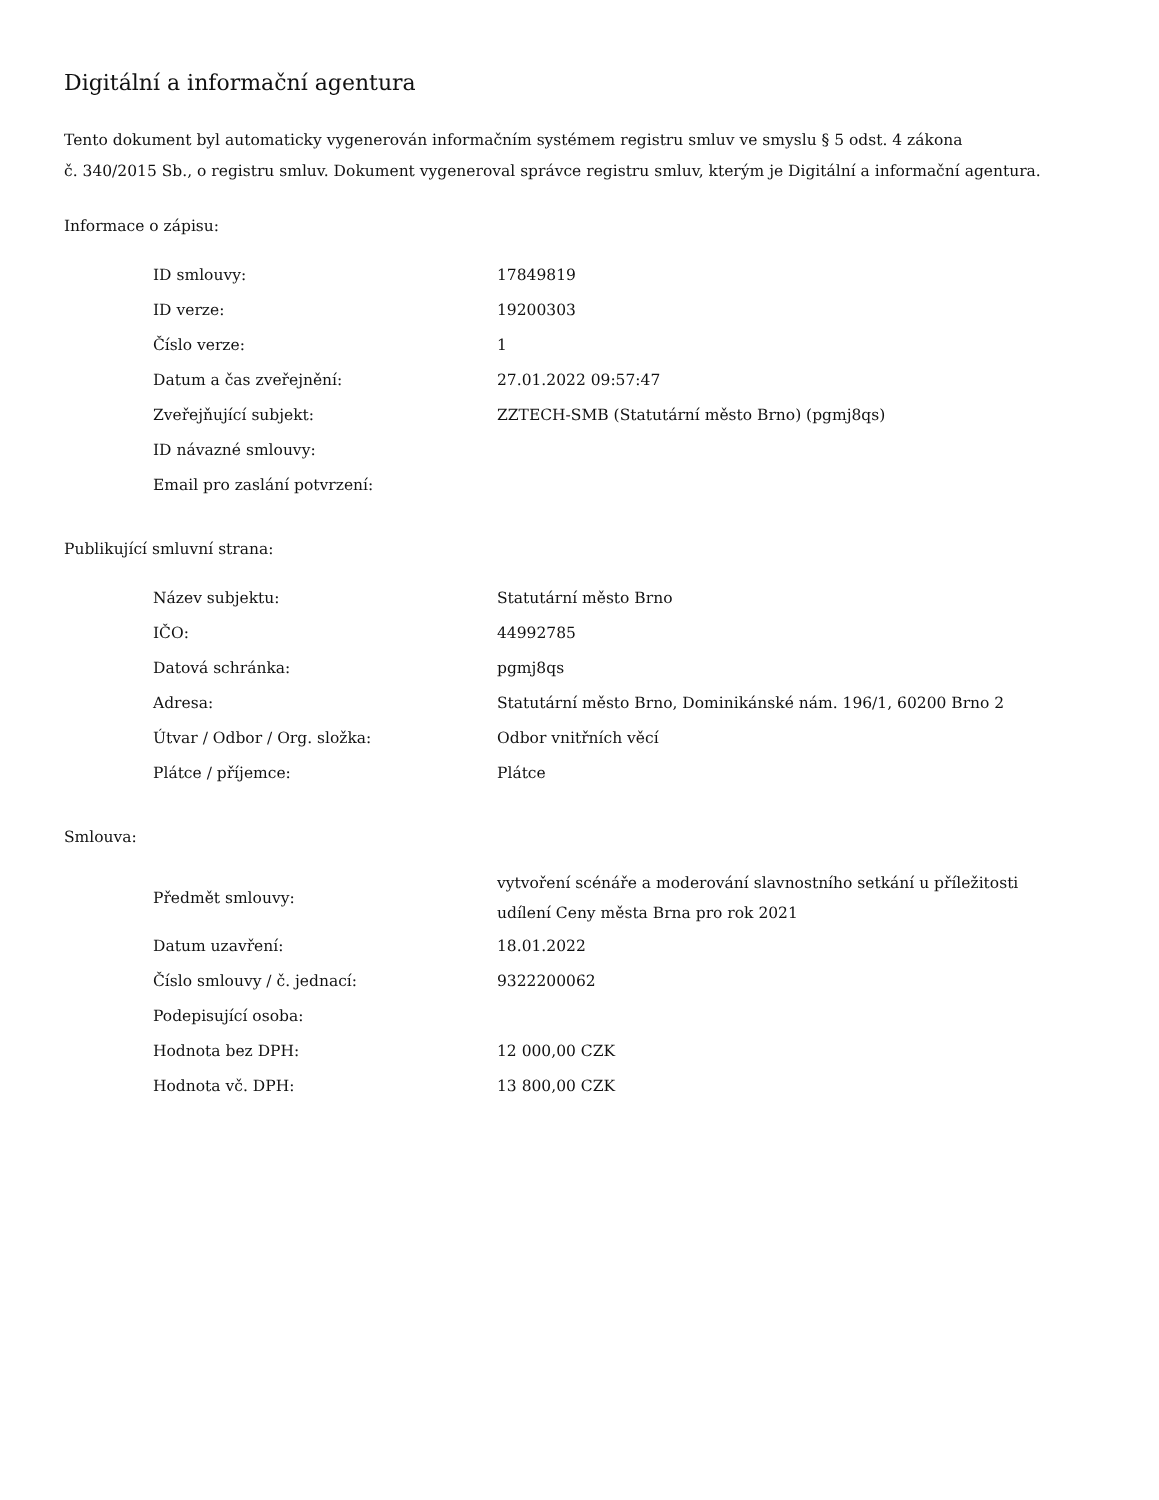Digitální a informační agentura
Tento dokument byl automaticky vygenerován informačním systémem registru smluv ve smyslu § 5 odst. 4 zákona
č. 340/2015 Sb., o registru smluv. Dokument vygeneroval správce registru smluv, kterým je Digitální a informační agentura.
Informace o zápisu:
| ID smlouvy: | 17849819 |
| ID verze: | 19200303 |
| Číslo verze: | 1 |
| Datum a čas zveřejnění: | 27.01.2022 09:57:47 |
| Zveřejňující subjekt: | ZZTECH-SMB (Statutární město Brno) (pgmj8qs) |
| ID návazné smlouvy: | |
| Email pro zaslání potvrzení: | |
Publikující smluvní strana:
| Název subjektu: | Statutární město Brno |
| IČO: | 44992785 |
| Datová schránka: | pgmj8qs |
| Adresa: | Statutární město Brno, Dominikánské nám. 196/1, 60200 Brno 2 |
| Útvar / Odbor / Org. složka: | Odbor vnitřních věcí |
| Plátce / příjemce: | Plátce |
Smlouva:
| Předmět smlouvy: | vytvoření scénáře a moderování slavnostního setkání u příležitosti udílení Ceny města Brna pro rok 2021 |
| Datum uzavření: | 18.01.2022 |
| Číslo smlouvy / č. jednací: | 9322200062 |
| Podepisující osoba: | |
| Hodnota bez DPH: | 12 000,00 CZK |
| Hodnota vč. DPH: | 13 800,00 CZK |